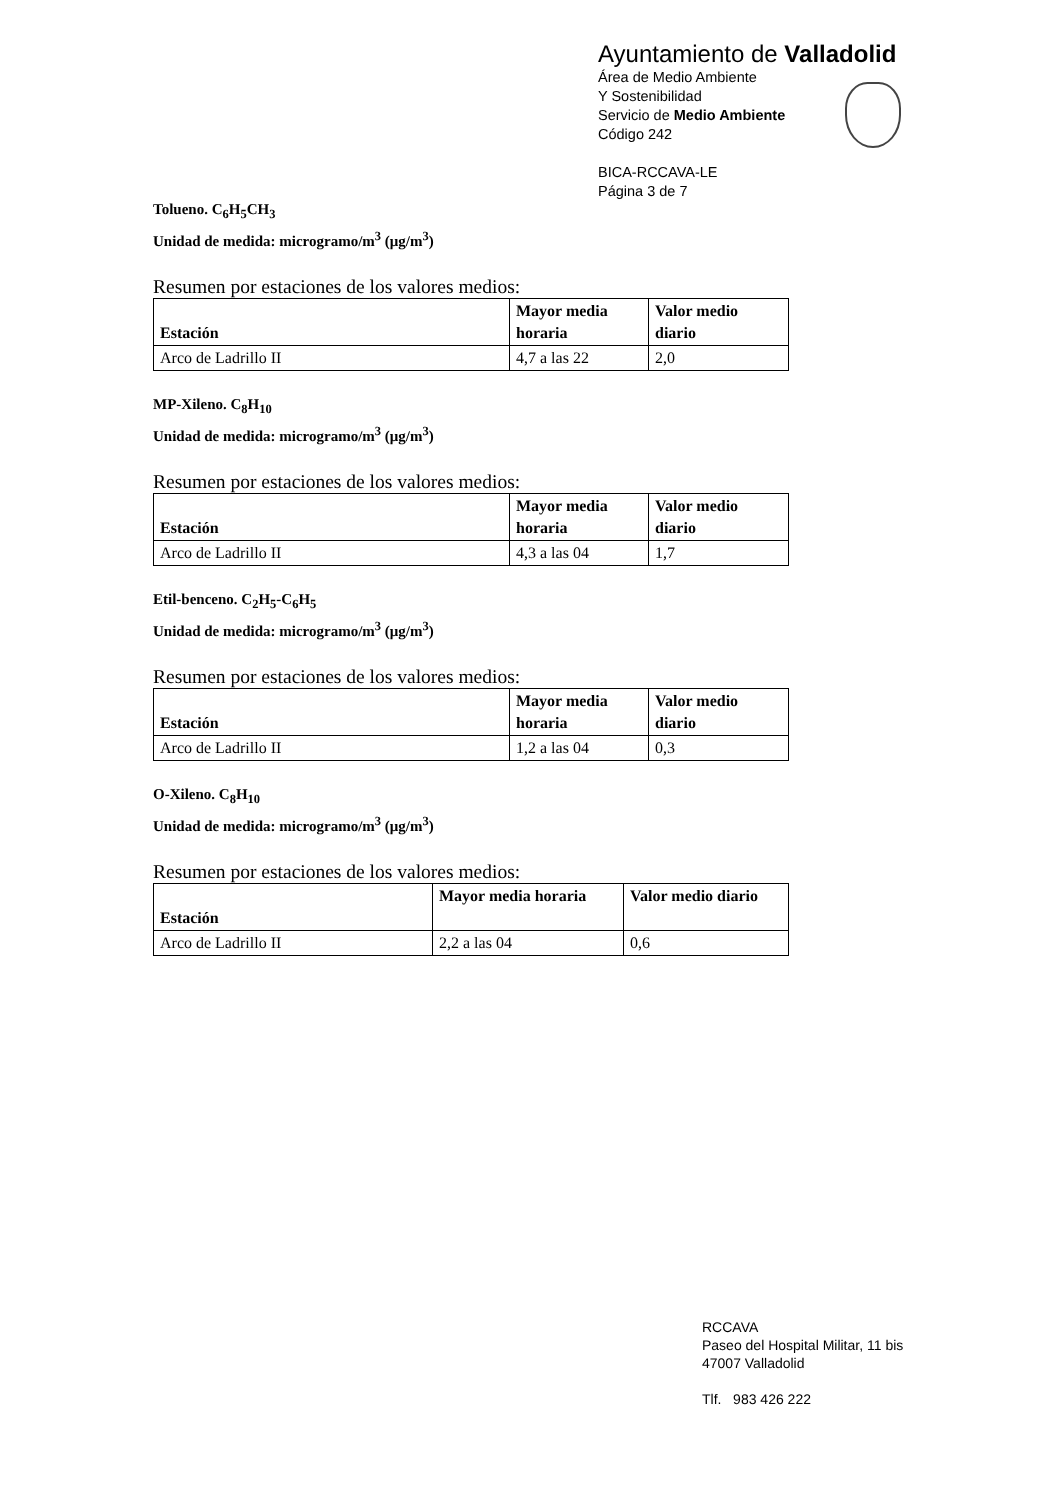Ayuntamiento de Valladolid
Área de Medio Ambiente
Y Sostenibilidad
Servicio de Medio Ambiente
Código 242
BICA-RCCAVA-LE
Página 3 de 7
Tolueno. C<sub>6</sub>H<sub>5</sub>CH<sub>3</sub>
Unidad de medida: microgramo/m<sup>3</sup> (μg/m<sup>3</sup>)
Resumen por estaciones de los valores medios:
| Estación | Mayor media horaria | Valor medio diario |
| --- | --- | --- |
| Arco de Ladrillo II | 4,7 a las 22 | 2,0 |
MP-Xileno. C<sub>8</sub>H<sub>10</sub>
Unidad de medida: microgramo/m<sup>3</sup> (μg/m<sup>3</sup>)
Resumen por estaciones de los valores medios:
| Estación | Mayor media horaria | Valor medio diario |
| --- | --- | --- |
| Arco de Ladrillo II | 4,3 a las 04 | 1,7 |
Etil-benceno. C<sub>2</sub>H<sub>5</sub>-C<sub>6</sub>H<sub>5</sub>
Unidad de medida: microgramo/m<sup>3</sup> (μg/m<sup>3</sup>)
Resumen por estaciones de los valores medios:
| Estación | Mayor media horaria | Valor medio diario |
| --- | --- | --- |
| Arco de Ladrillo II | 1,2 a las 04 | 0,3 |
O-Xileno. C<sub>8</sub>H<sub>10</sub>
Unidad de medida: microgramo/m<sup>3</sup> (μg/m<sup>3</sup>)
Resumen por estaciones de los valores medios:
| Estación | Mayor media horaria | Valor medio diario |
| --- | --- | --- |
| Arco de Ladrillo II | 2,2 a las 04 | 0,6 |
RCCAVA
Paseo del Hospital Militar, 11 bis
47007 Valladolid
Tlf. 983 426 222